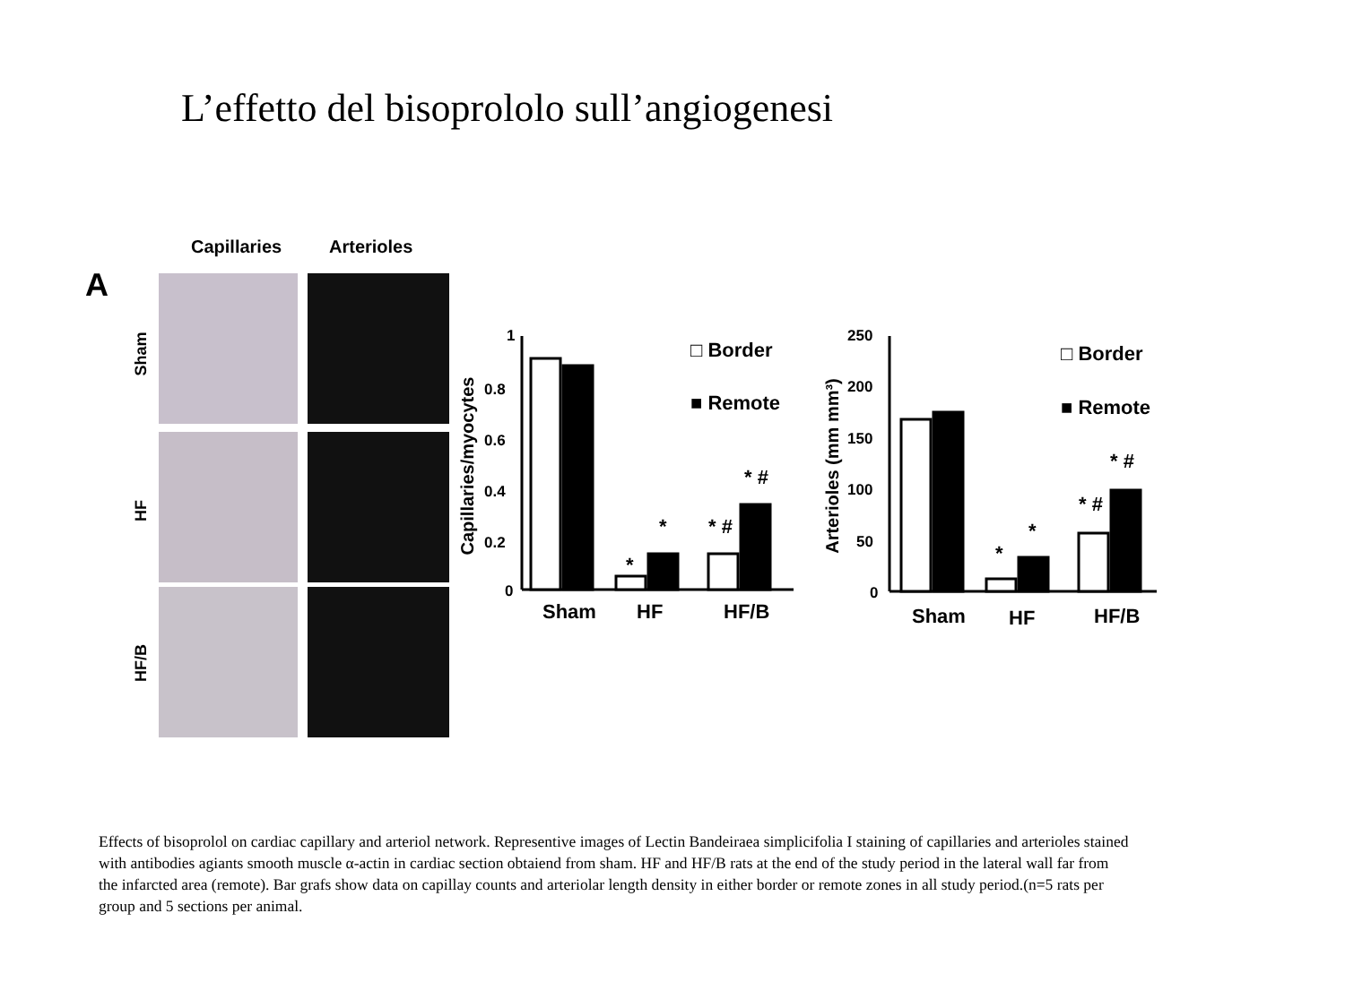L’effetto del bisoprololo sull’angiogenesi
Capillaries
Arterioles
A
Sham
HF
HF/B
1
0.8
0.6
0.4
0.2
0
250
200
150
100
50
0
Capillaries/myocytes
Arterioles (mm mm³)
Sham
HF
HF/B
Sham
HF
HF/B
□ Border
■ Remote
□ Border
■ Remote
*
*
* #
* #
*
*
* #
* #
Effects of bisoprolol on cardiac capillary and arteriol network. Representive images of Lectin Bandeiraea simplicifolia I staining of capillaries and arterioles stained with antibodies agiants smooth muscle α-actin in cardiac section obtaiend from sham. HF and HF/B rats at the end of the study period in the lateral wall far from the infarcted area (remote). Bar grafs show data on capillay counts and arteriolar length density in either border or remote zones in all study period.(n=5 rats per group and 5 sections per animal.